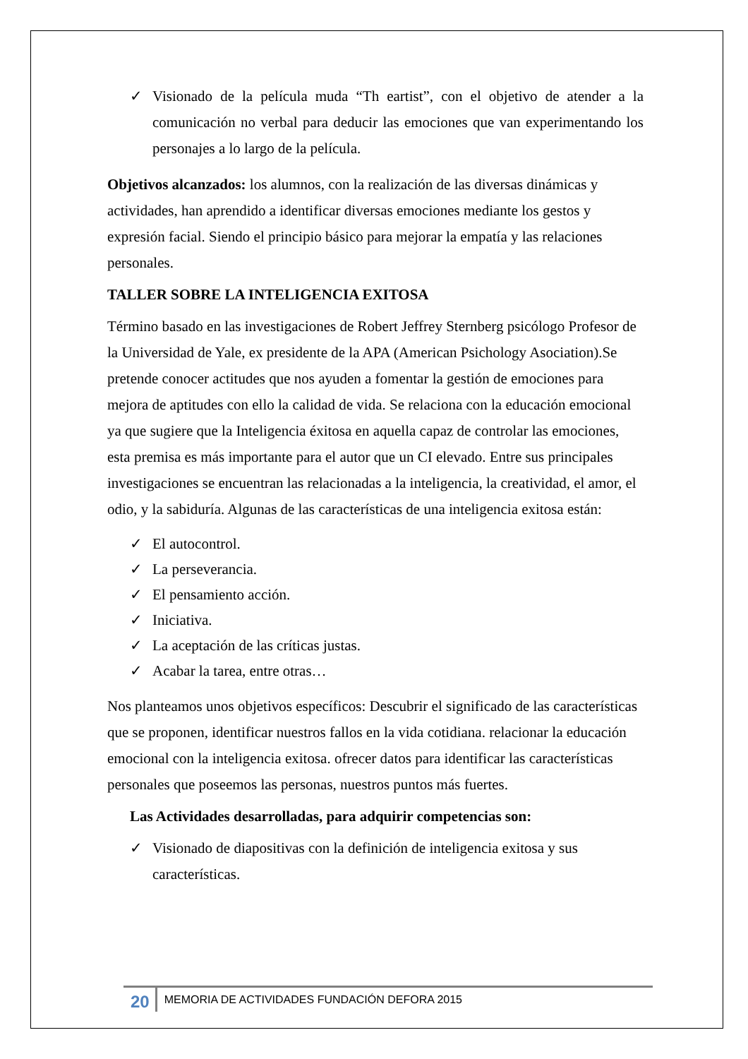✓ Visionado de la película muda “Th eartist”, con el objetivo de atender a la comunicación no verbal para deducir las emociones que van experimentando los personajes a lo largo de la película.
Objetivos alcanzados: los alumnos, con la realización de las diversas dinámicas y actividades, han aprendido a identificar diversas emociones mediante los gestos y expresión facial. Siendo el principio básico para mejorar la empatía y las relaciones personales.
TALLER SOBRE LA INTELIGENCIA EXITOSA
Término basado en las investigaciones de Robert Jeffrey Sternberg psicólogo Profesor de la Universidad de Yale, ex presidente de la APA (American Psichology Asociation).Se pretende conocer actitudes que nos ayuden a fomentar la gestión de emociones para mejora de aptitudes con ello la calidad de vida. Se relaciona con la educación emocional ya que sugiere que la Inteligencia éxitosa en aquella capaz de controlar las emociones, esta premisa es más importante para el autor que un CI elevado. Entre sus principales investigaciones se encuentran las relacionadas a la inteligencia, la creatividad, el amor, el odio, y la sabiduría. Algunas de las características de una inteligencia exitosa están:
✓ El autocontrol.
✓ La perseverancia.
✓ El pensamiento acción.
✓ Iniciativa.
✓ La aceptación de las críticas justas.
✓ Acabar la tarea, entre otras…
Nos planteamos unos objetivos específicos: Descubrir el significado de las características que se proponen, identificar nuestros fallos en la vida cotidiana. relacionar la educación emocional con la inteligencia exitosa. ofrecer datos para identificar las características personales que poseemos las personas, nuestros puntos más fuertes.
Las Actividades desarrolladas, para adquirir competencias son:
✓ Visionado de diapositivas con la definición de inteligencia exitosa y sus características.
20 MEMORIA DE ACTIVIDADES FUNDACIÓN DEFORA 2015